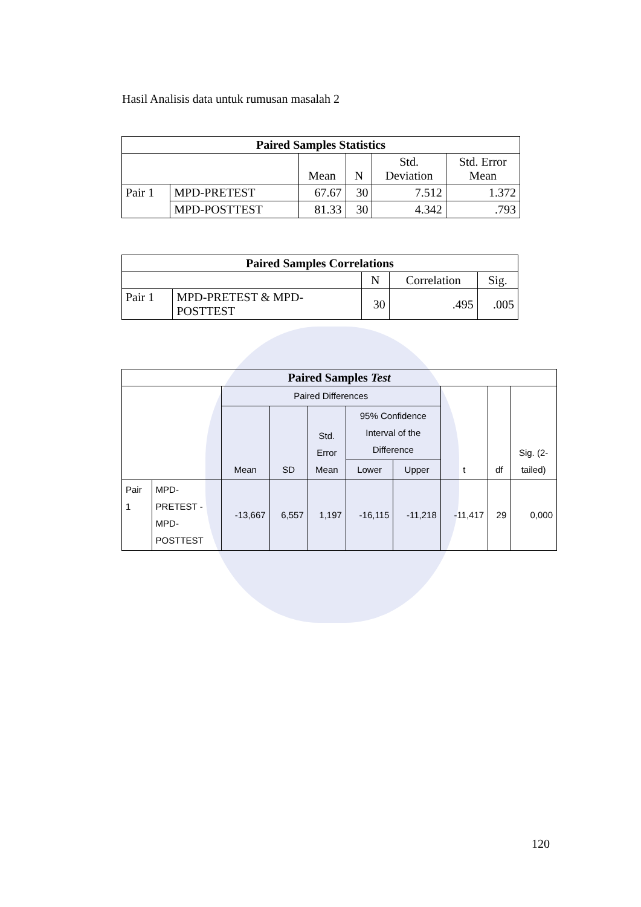Hasil Analisis data untuk rumusan masalah 2
| Paired Samples Statistics | | | | | |
| --- | --- | --- | --- | --- | --- |
| | | Mean | N | Std. Deviation | Std. Error Mean |
| Pair 1 | MPD-PRETEST | 67.67 | 30 | 7.512 | 1.372 |
| | MPD-POSTTEST | 81.33 | 30 | 4.342 | .793 |
| Paired Samples Correlations | | | | |
| --- | --- | --- | --- | --- |
| | | N | Correlation | Sig. |
| Pair 1 | MPD-PRETEST & MPD- POSTTEST | 30 | .495 | .005 |
| Paired Samples Test | | | | | | | | | |
| --- | --- | --- | --- | --- | --- | --- | --- | --- | --- |
| | | Paired Differences | | | | | t | df | Sig. (2- tailed) |
| | | Mean | SD | Std. Error Mean | 95% Confidence Interval of the Difference | | | | |
| | | | | | Lower | Upper | | | |
| Pair 1 | MPD- PRETEST - MPD- POSTTEST | -13,667 | 6,557 | 1,197 | -16,115 | -11,218 | -11,417 | 29 | 0,000 |
120